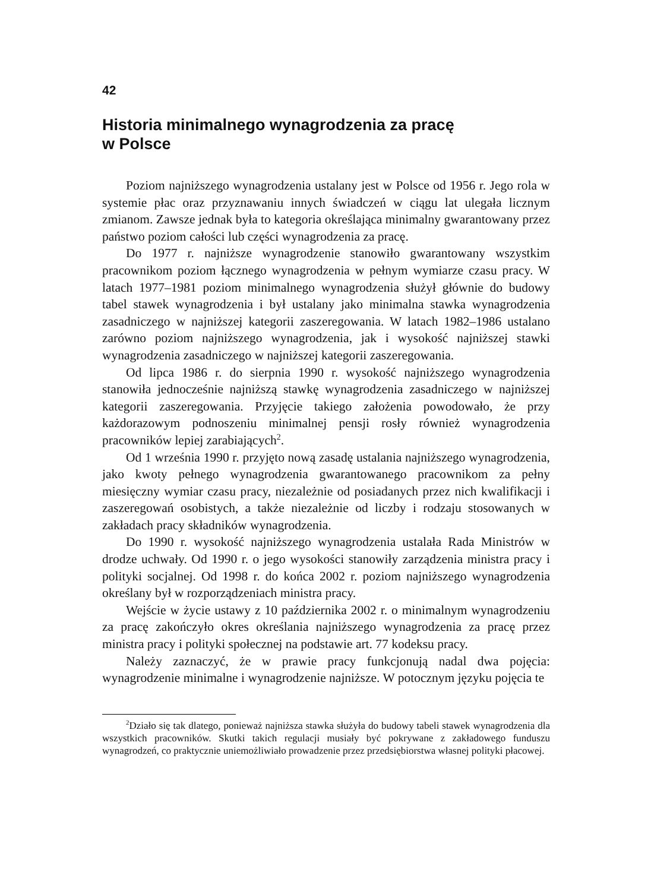42
Historia minimalnego wynagrodzenia za pracę
w Polsce
Poziom najniższego wynagrodzenia ustalany jest w Polsce od 1956 r. Jego rola w systemie płac oraz przyznawaniu innych świadczeń w ciągu lat ulegała licznym zmianom. Zawsze jednak była to kategoria określająca minimalny gwarantowany przez państwo poziom całości lub części wynagrodzenia za pracę.
Do 1977 r. najniższe wynagrodzenie stanowiło gwarantowany wszystkim pracownikom poziom łącznego wynagrodzenia w pełnym wymiarze czasu pracy. W latach 1977–1981 poziom minimalnego wynagrodzenia służył głównie do budowy tabel stawek wynagrodzenia i był ustalany jako minimalna stawka wynagrodzenia zasadniczego w najniższej kategorii zaszeregowania. W latach 1982–1986 ustalano zarówno poziom najniższego wynagrodzenia, jak i wysokość najniższej stawki wynagrodzenia zasadniczego w najniższej kategorii zaszeregowania.
Od lipca 1986 r. do sierpnia 1990 r. wysokość najniższego wynagrodzenia stanowiła jednocześnie najniższą stawkę wynagrodzenia zasadniczego w najniższej kategorii zaszeregowania. Przyjęcie takiego założenia powodowało, że przy każdorazowym podnoszeniu minimalnej pensji rosły również wynagrodzenia pracowników lepiej zarabiających<sup>2</sup>.
Od 1 września 1990 r. przyjęto nową zasadę ustalania najniższego wynagrodzenia, jako kwoty pełnego wynagrodzenia gwarantowanego pracownikom za pełny miesięczny wymiar czasu pracy, niezależnie od posiadanych przez nich kwalifikacji i zaszeregowań osobistych, a także niezależnie od liczby i rodzaju stosowanych w zakładach pracy składników wynagrodzenia.
Do 1990 r. wysokość najniższego wynagrodzenia ustalała Rada Ministrów w drodze uchwały. Od 1990 r. o jego wysokości stanowiły zarządzenia ministra pracy i polityki socjalnej. Od 1998 r. do końca 2002 r. poziom najniższego wynagrodzenia określany był w rozporządzeniach ministra pracy.
Wejście w życie ustawy z 10 października 2002 r. o minimalnym wynagrodzeniu za pracę zakończyło okres określania najniższego wynagrodzenia za pracę przez ministra pracy i polityki społecznej na podstawie art. 77 kodeksu pracy.
Należy zaznaczyć, że w prawie pracy funkcjonują nadal dwa pojęcia: wynagrodzenie minimalne i wynagrodzenie najniższe. W potocznym języku pojęcia te
<sup>2</sup> Działo się tak dlatego, ponieważ najniższa stawka służyła do budowy tabeli stawek wynagrodzenia dla wszystkich pracowników. Skutki takich regulacji musiały być pokrywane z zakładowego funduszu wynagrodzeń, co praktycznie uniemożliwiało prowadzenie przez przedsiębiorstwa własnej polityki płacowej.